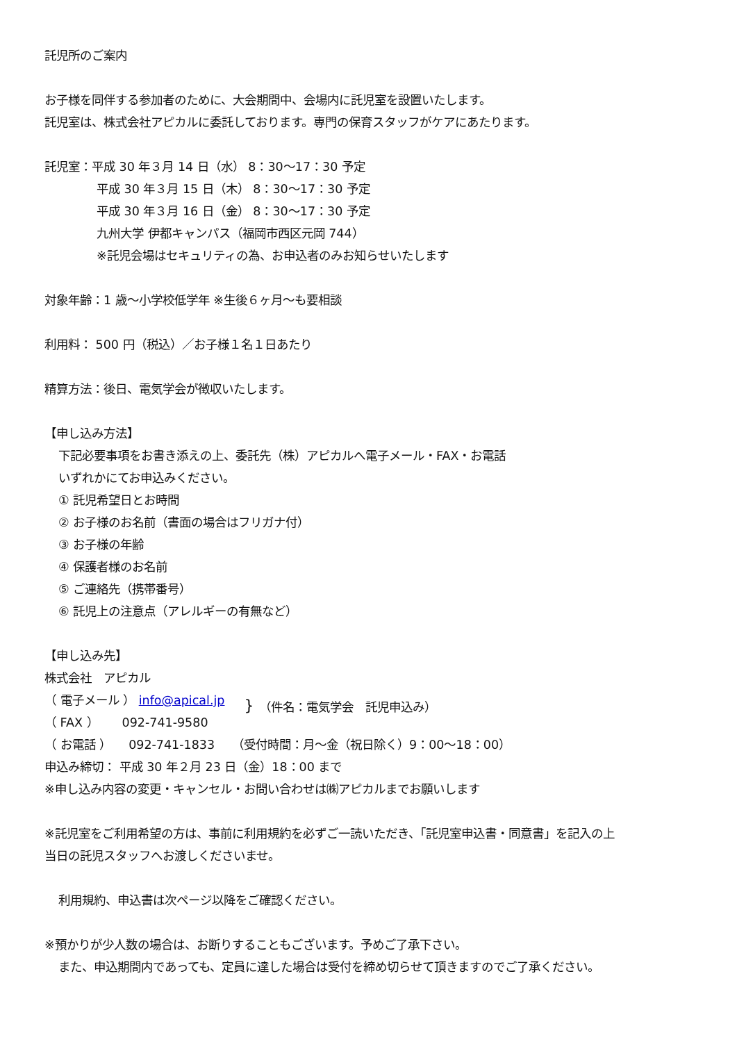託児所のご案内
お子様を同伴する参加者のために、大会期間中、会場内に託児室を設置いたします。
託児室は、株式会社アピカルに委託しております。専門の保育スタッフがケアにあたります。
託児室：平成 30 年３月 14 日（水） 8：30～17：30 予定
平成 30 年３月 15 日（木） 8：30～17：30 予定
平成 30 年３月 16 日（金） 8：30～17：30 予定
九州大学 伊都キャンパス（福岡市西区元岡 744）
※託児会場はセキュリティの為、お申込者のみお知らせいたします
対象年齢：1 歳～小学校低学年 ※生後６ヶ月～も要相談
利用料： 500 円（税込）／お子様１名１日あたり
精算方法：後日、電気学会が徴収いたします。
【申し込み方法】
下記必要事項をお書き添えの上、委託先（株）アピカルへ電子メール・FAX・お電話
いずれかにてお申込みください。
① 託児希望日とお時間
② お子様のお名前（書面の場合はフリガナ付）
③ お子様の年齢
④ 保護者様のお名前
⑤ ご連絡先（携帯番号）
⑥ 託児上の注意点（アレルギーの有無など）
【申し込み先】
株式会社　アピカル
（ 電子メール ） info@apical.jp
（ FAX ）　　092-741-9580
}
（件名：電気学会　託児申込み）
（ お電話 ）　　092-741-1833　　（受付時間：月～金（祝日除く）9：00～18：00）
申込み締切： 平成 30 年２月 23 日（金）18：00 まで
※申し込み内容の変更・キャンセル・お問い合わせは㈱アピカルまでお願いします
※託児室をご利用希望の方は、事前に利用規約を必ずご一読いただき、「託児室申込書・同意書」を記入の上
当日の託児スタッフへお渡しくださいませ。
利用規約、申込書は次ページ以降をご確認ください。
※預かりが少人数の場合は、お断りすることもございます。予めご了承下さい。
また、申込期間内であっても、定員に達した場合は受付を締め切らせて頂きますのでご了承ください。